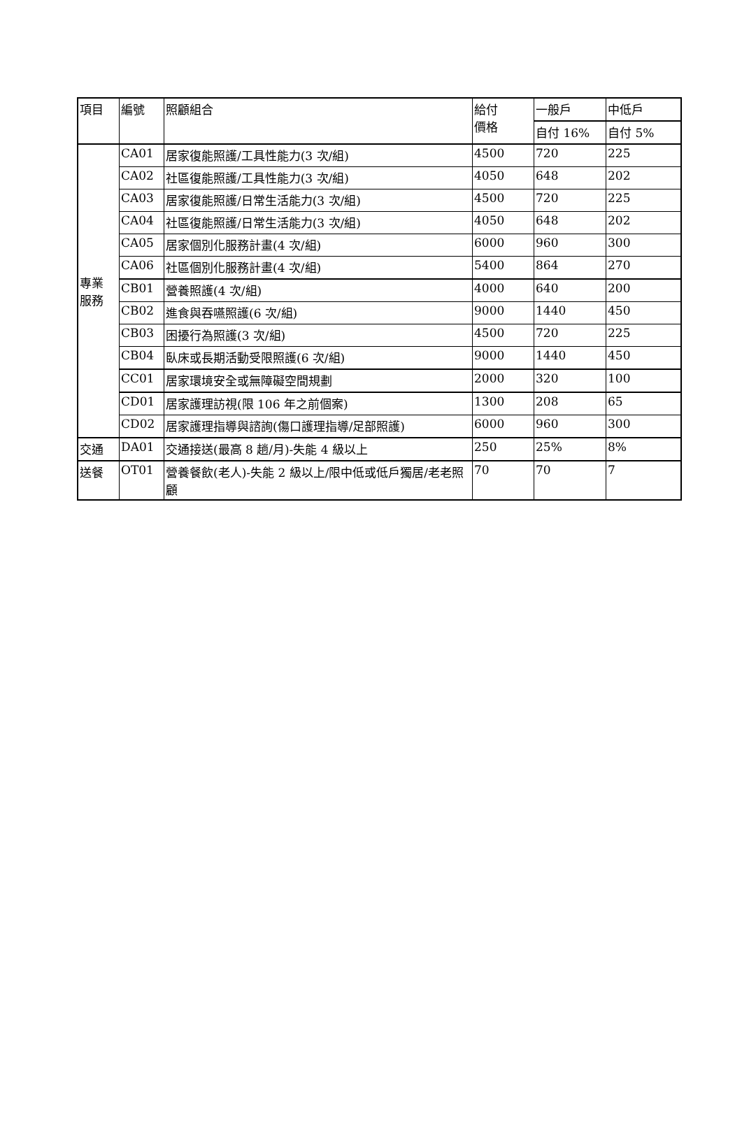| 項目 | 編號 | 照顧組合 | 給付 價格 | 一般戶 | 中低戶 |
| --- | --- | --- | --- | --- | --- |
| | | | | 自付 16% | 自付 5% |
| 專業 服務 | CA01 | 居家復能照護/工具性能力(3 次/組) | 4500 | 720 | 225 |
| | CA02 | 社區復能照護/工具性能力(3 次/組) | 4050 | 648 | 202 |
| | CA03 | 居家復能照護/日常生活能力(3 次/組) | 4500 | 720 | 225 |
| | CA04 | 社區復能照護/日常生活能力(3 次/組) | 4050 | 648 | 202 |
| | CA05 | 居家個別化服務計畫(4 次/組) | 6000 | 960 | 300 |
| | CA06 | 社區個別化服務計畫(4 次/組) | 5400 | 864 | 270 |
| | CB01 | 營養照護(4 次/組) | 4000 | 640 | 200 |
| | CB02 | 進食與吞嚥照護(6 次/組) | 9000 | 1440 | 450 |
| | CB03 | 困擾行為照護(3 次/組) | 4500 | 720 | 225 |
| | CB04 | 臥床或長期活動受限照護(6 次/組) | 9000 | 1440 | 450 |
| | CC01 | 居家環境安全或無障礙空間規劃 | 2000 | 320 | 100 |
| | CD01 | 居家護理訪視(限 106 年之前個案) | 1300 | 208 | 65 |
| | CD02 | 居家護理指導與諮詢(傷口護理指導/足部照護) | 6000 | 960 | 300 |
| 交通 | DA01 | 交通接送(最高 8 趟/月)-失能 4 級以上 | 250 | 25% | 8% |
| 送餐 | OT01 | 營養餐飲(老人)-失能 2 級以上/限中低或低戶獨居/老老照顧 | 70 | 70 | 7 |